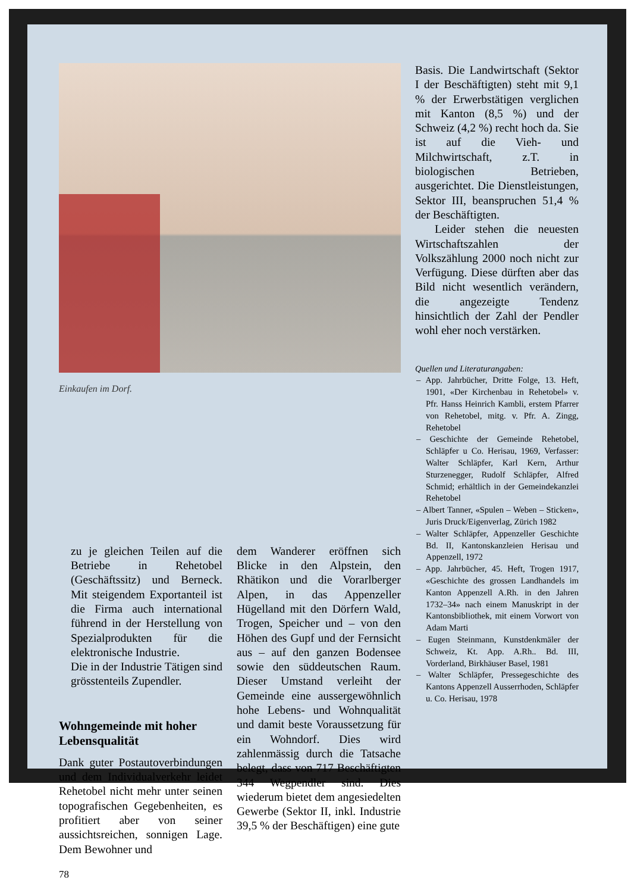Einkaufen im Dorf.
Basis. Die Landwirtschaft (Sektor I der Beschäftigten) steht mit 9,1 % der Erwerbstätigen verglichen mit Kanton (8,5 %) und der Schweiz (4,2 %) recht hoch da. Sie ist auf die Vieh- und Milchwirtschaft, z.T. in biologischen Betrieben, ausgerichtet. Die Dienstleistungen, Sektor III, beanspruchen 51,4 % der Beschäftigten.
Leider stehen die neuesten Wirtschaftszahlen der Volkszählung 2000 noch nicht zur Verfügung. Diese dürften aber das Bild nicht wesentlich verändern, die angezeigte Tendenz hinsichtlich der Zahl der Pendler wohl eher noch verstärken.
Quellen und Literaturangaben:
– App. Jahrbücher, Dritte Folge, 13. Heft, 1901, «Der Kirchenbau in Rehetobel» v. Pfr. Hanss Heinrich Kambli, erstem Pfarrer von Rehetobel, mitg. v. Pfr. A. Zingg, Rehetobel
– Geschichte der Gemeinde Rehetobel, Schläpfer u Co. Herisau, 1969, Verfasser: Walter Schläpfer, Karl Kern, Arthur Sturzenegger, Rudolf Schläpfer, Alfred Schmid; erhältlich in der Gemeindekanzlei Rehetobel
– Albert Tanner, «Spulen – Weben – Sticken», Juris Druck/Eigenverlag, Zürich 1982
– Walter Schläpfer, Appenzeller Geschichte Bd. II, Kantonskanzleien Herisau und Appenzell, 1972
– App. Jahrbücher, 45. Heft, Trogen 1917, «Geschichte des grossen Landhandels im Kanton Appenzell A.Rh. in den Jahren 1732–34» nach einem Manuskript in der Kantonsbibliothek, mit einem Vorwort von Adam Marti
– Eugen Steinmann, Kunstdenkmäler der Schweiz, Kt. App. A.Rh.. Bd. III, Vorderland, Birkhäuser Basel, 1981
– Walter Schläpfer, Pressegeschichte des Kantons Appenzell Ausserrhoden, Schläpfer u. Co. Herisau, 1978
zu je gleichen Teilen auf die Betriebe in Rehetobel (Geschäftssitz) und Berneck. Mit steigendem Exportanteil ist die Firma auch international führend in der Herstellung von Spezialprodukten für die elektronische Industrie.
Die in der Industrie Tätigen sind grösstenteils Zupendler.
Wohngemeinde mit hoher Lebensqualität
Dank guter Postautoverbindungen und dem Individualverkehr leidet Rehetobel nicht mehr unter seinen topografischen Gegebenheiten, es profitiert aber von seiner aussichtsreichen, sonnigen Lage. Dem Bewohner und
78
dem Wanderer eröffnen sich Blicke in den Alpstein, den Rhätikon und die Vorarlberger Alpen, in das Appenzeller Hügelland mit den Dörfern Wald, Trogen, Speicher und – von den Höhen des Gupf und der Fernsicht aus – auf den ganzen Bodensee sowie den süddeutschen Raum. Dieser Umstand verleiht der Gemeinde eine aussergewöhnlich hohe Lebens- und Wohnqualität und damit beste Voraussetzung für ein Wohndorf. Dies wird zahlenmässig durch die Tatsache belegt, dass von 717 Beschäftigten 344 Wegpendler sind. Dies wiederum bietet dem angesiedelten Gewerbe (Sektor II, inkl. Industrie 39,5 % der Beschäftigen) eine gute